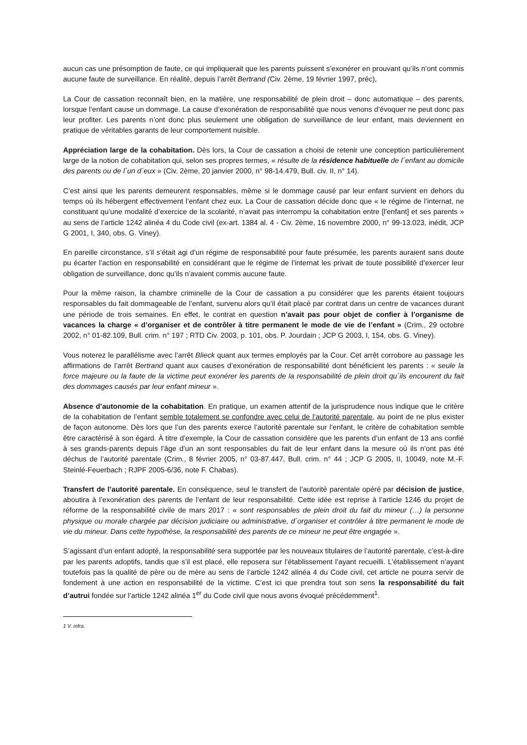aucun cas une présomption de faute, ce qui impliquerait que les parents puissent s’exonérer en prouvant qu’ils n’ont commis aucune faute de surveillance. En réalité, depuis l’arrêt Bertrand (Civ. 2ème, 19 février 1997, préc),
La Cour de cassation reconnaît bien, en la matière, une responsabilité de plein droit – donc automatique – des parents, lorsque l’enfant cause un dommage. La cause d’exonération de responsabilité que nous venons d’évoquer ne peut donc pas leur profiter. Les parents n’ont donc plus seulement une obligation de surveillance de leur enfant, mais deviennent en pratique de véritables garants de leur comportement nuisible.
Appréciation large de la cohabitation. Dès lors, la Cour de cassation a choisi de retenir une conception particulièrement large de la notion de cohabitation qui, selon ses propres termes, « résulte de la résidence habituelle de l´enfant au domicile des parents ou de l´un d´eux » (Civ. 2ème, 20 janvier 2000, n° 98-14.479, Bull. civ. II, n° 14).
C’est ainsi que les parents demeurent responsables, même si le dommage causé par leur enfant survient en dehors du temps où ils hébergent effectivement l’enfant chez eux. La Cour de cassation décide donc que « le régime de l’internat, ne constituant qu’une modalité d’exercice de la scolarité, n’avait pas interrompu la cohabitation entre [l'enfant] et ses parents » au sens de l’article 1242 alinéa 4 du Code civil (ex-art. 1384 al. 4 - Civ. 2ème, 16 novembre 2000, n° 99-13.023, inédit, JCP G 2001, I, 340, obs. G. Viney).
En pareille circonstance, s’il s’était agi d’un régime de responsabilité pour faute présumée, les parents auraient sans doute pu écarter l’action en responsabilité en considérant que le régime de l’internat les privait de toute possibilité d’exercer leur obligation de surveillance, donc qu’ils n’avaient commis aucune faute.
Pour la même raison, la chambre criminelle de la Cour de cassation a pu considérer que les parents étaient toujours responsables du fait dommageable de l’enfant, survenu alors qu’il était placé par contrat dans un centre de vacances durant une période de trois semaines. En effet, le contrat en question n’avait pas pour objet de confier à l’organisme de vacances la charge « d’organiser et de contrôler à titre permanent le mode de vie de l’enfant » (Crim., 29 octobre 2002, n° 01-82.109, Bull. crim. n° 197 ; RTD Civ. 2003, p. 101, obs. P. Jourdain ; JCP G 2003, I, 154, obs. G. Viney).
Vous noterez le parallélisme avec l’arrêt Blieck quant aux termes employés par la Cour. Cet arrêt corrobore au passage les affirmations de l’arrêt Bertrand quant aux causes d’exonération de responsabilité dont bénéficient les parents : « seule la force majeure ou la faute de la victime peut exonérer les parents de la responsabilité de plein droit qu´ils encourent du fait des dommages causés par leur enfant mineur ».
Absence d’autonomie de la cohabitation. En pratique, un examen attentif de la jurisprudence nous indique que le critère de la cohabitation de l’enfant semble totalement se confondre avec celui de l’autorité parentale, au point de ne plus exister de façon autonome. Dès lors que l’un des parents exerce l’autorité parentale sur l’enfant, le critère de cohabitation semble être caractérisé à son égard. À titre d’exemple, la Cour de cassation considère que les parents d’un enfant de 13 ans confié à ses grands-parents depuis l’âge d’un an sont responsables du fait de leur enfant dans la mesure où ils n’ont pas été déchus de l’autorité parentale (Crim., 8 février 2005, n° 03-87.447, Bull. crim. n° 44 ; JCP G 2005, II, 10049, note M.-F. Steinlé-Feuerbach ; RJPF 2005-6/36, note F. Chabas).
Transfert de l’autorité parentale. En conséquence, seul le transfert de l’autorité parentale opéré par décision de justice, aboutira à l’exonération des parents de l’enfant de leur responsabilité. Cette idée est reprise à l’article 1246 du projet de réforme de la responsabilité civile de mars 2017 : « sont responsables de plein droit du fait du mineur (…) la personne physique ou morale chargée par décision judiciaire ou administrative, d´organiser et contrôler à titre permanent le mode de vie du mineur. Dans cette hypothèse, la responsabilité des parents de ce mineur ne peut être engagée ».
S’agissant d’un enfant adopté, la responsabilité sera supportée par les nouveaux titulaires de l’autorité parentale, c’est-à-dire par les parents adoptifs, tandis que s’il est placé, elle reposera sur l’établissement l’ayant recueilli. L’établissement n’ayant toutefois pas la qualité de père ou de mère au sens de l’article 1242 alinéa 4 du Code civil, cet article ne pourra servir de fondement à une action en responsabilité de la victime. C’est ici que prendra tout son sens la responsabilité du fait d’autrui fondée sur l’article 1242 alinéa 1<sup>er</sup> du Code civil que nous avons évoqué précédemment<sup>1</sup>.
1 V. infra.